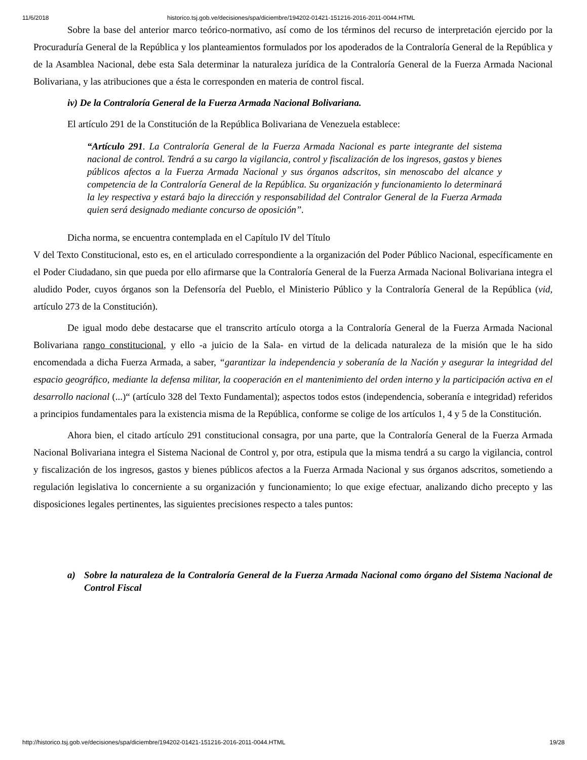11/6/2018 historico.tsj.gob.ve/decisiones/spa/diciembre/194202-01421-151216-2016-2011-0044.HTML
Sobre la base del anterior marco teórico-normativo, así como de los términos del recurso de interpretación ejercido por la Procuraduría General de la República y los planteamientos formulados por los apoderados de la Contraloría General de la República y de la Asamblea Nacional, debe esta Sala determinar la naturaleza jurídica de la Contraloría General de la Fuerza Armada Nacional Bolivariana, y las atribuciones que a ésta le corresponden en materia de control fiscal.
iv) De la Contraloría General de la Fuerza Armada Nacional Bolivariana.
El artículo 291 de la Constitución de la República Bolivariana de Venezuela establece:
“Artículo 291. La Contraloría General de la Fuerza Armada Nacional es parte integrante del sistema nacional de control. Tendrá a su cargo la vigilancia, control y fiscalización de los ingresos, gastos y bienes públicos afectos a la Fuerza Armada Nacional y sus órganos adscritos, sin menoscabo del alcance y competencia de la Contraloría General de la República. Su organización y funcionamiento lo determinará la ley respectiva y estará bajo la dirección y responsabilidad del Contralor General de la Fuerza Armada quien será designado mediante concurso de oposición”.
Dicha norma, se encuentra contemplada en el Capítulo IV del Título
V del Texto Constitucional, esto es, en el articulado correspondiente a la organización del Poder Público Nacional, específicamente en el Poder Ciudadano, sin que pueda por ello afirmarse que la Contraloría General de la Fuerza Armada Nacional Bolivariana integra el aludido Poder, cuyos órganos son la Defensoría del Pueblo, el Ministerio Público y la Contraloría General de la República (vid, artículo 273 de la Constitución).
De igual modo debe destacarse que el transcrito artículo otorga a la Contraloría General de la Fuerza Armada Nacional Bolivariana rango constitucional, y ello -a juicio de la Sala- en virtud de la delicada naturaleza de la misión que le ha sido encomendada a dicha Fuerza Armada, a saber, “garantizar la independencia y soberanía de la Nación y asegurar la integridad del espacio geográfico, mediante la defensa militar, la cooperación en el mantenimiento del orden interno y la participación activa en el desarrollo nacional (...)“ (artículo 328 del Texto Fundamental); aspectos todos estos (independencia, soberanía e integridad) referidos a principios fundamentales para la existencia misma de la República, conforme se colige de los artículos 1, 4 y 5 de la Constitución.
Ahora bien, el citado artículo 291 constitucional consagra, por una parte, que la Contraloría General de la Fuerza Armada Nacional Bolivariana integra el Sistema Nacional de Control y, por otra, estipula que la misma tendrá a su cargo la vigilancia, control y fiscalización de los ingresos, gastos y bienes públicos afectos a la Fuerza Armada Nacional y sus órganos adscritos, sometiendo a regulación legislativa lo concerniente a su organización y funcionamiento; lo que exige efectuar, analizando dicho precepto y las disposiciones legales pertinentes, las siguientes precisiones respecto a tales puntos:
a) Sobre la naturaleza de la Contraloría General de la Fuerza Armada Nacional como órgano del Sistema Nacional de Control Fiscal
http://historico.tsj.gob.ve/decisiones/spa/diciembre/194202-01421-151216-2016-2011-0044.HTML 19/28